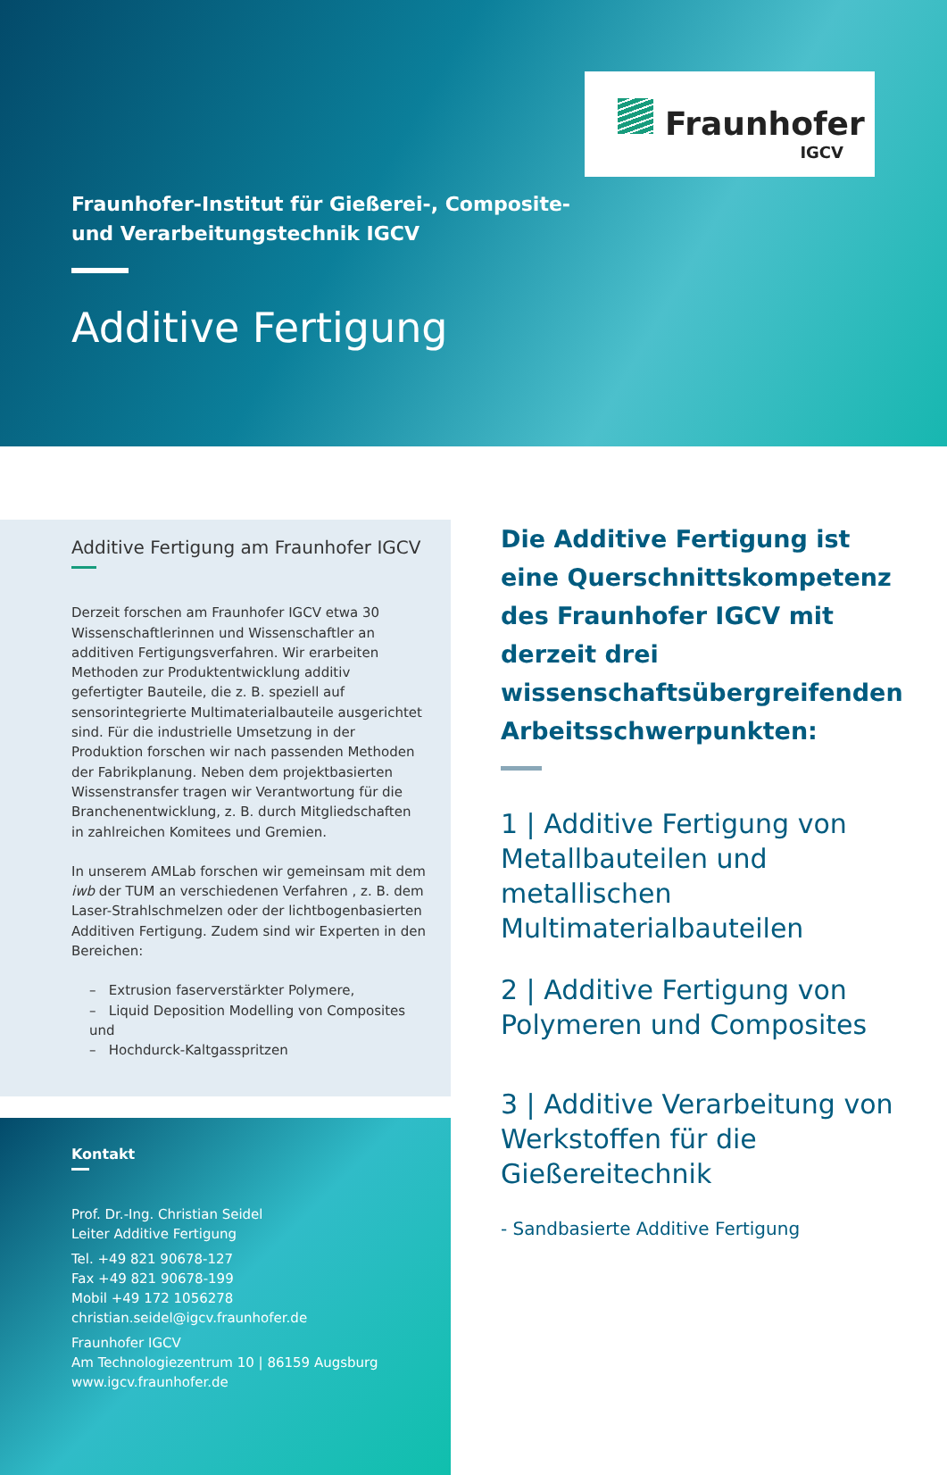Fraunhofer
IGCV
Fraunhofer-Institut für Gießerei-, Composite-
und Verarbeitungstechnik IGCV
Additive Fertigung
Additive Fertigung am Fraunhofer IGCV
Derzeit forschen am Fraunhofer IGCV etwa 30 Wissenschaftlerinnen und Wissenschaftler an additiven Fertigungsverfahren. Wir erarbeiten Methoden zur Produktentwicklung additiv gefertigter Bauteile, die z. B. speziell auf sensorintegrierte Multimaterialbauteile ausgerichtet sind. Für die industrielle Umsetzung in der Produktion forschen wir nach passenden Methoden der Fabrikplanung. Neben dem projektbasierten Wissenstransfer tragen wir Verantwortung für die Branchenentwicklung, z. B. durch Mitgliedschaften in zahlreichen Komitees und Gremien.
In unserem AMLab forschen wir gemeinsam mit dem iwb der TUM an verschiedenen Verfahren , z. B. dem Laser-Strahlschmelzen oder der lichtbogenbasierten Additiven Fertigung. Zudem sind wir Experten in den Bereichen:
– Extrusion faserverstärkter Polymere,
– Liquid Deposition Modelling von Composites und
– Hochdurck-Kaltgasspritzen
Kontakt
Prof. Dr.-Ing. Christian Seidel
Leiter Additive Fertigung
Tel. +49 821 90678-127
Fax +49 821 90678-199
Mobil +49 172 1056278
christian.seidel@igcv.fraunhofer.de
Fraunhofer IGCV
Am Technologiezentrum 10 | 86159 Augsburg
www.igcv.fraunhofer.de
Die Additive Fertigung ist eine Querschnittskompetenz des Fraunhofer IGCV mit derzeit drei wissenschaftsübergreifenden Arbeitsschwerpunkten:
1 | Additive Fertigung von Metallbauteilen und metallischen Multimaterialbauteilen
2 | Additive Fertigung von Polymeren und Composites
3 | Additive Verarbeitung von Werkstoffen für die Gießereitechnik
- Sandbasierte Additive Fertigung